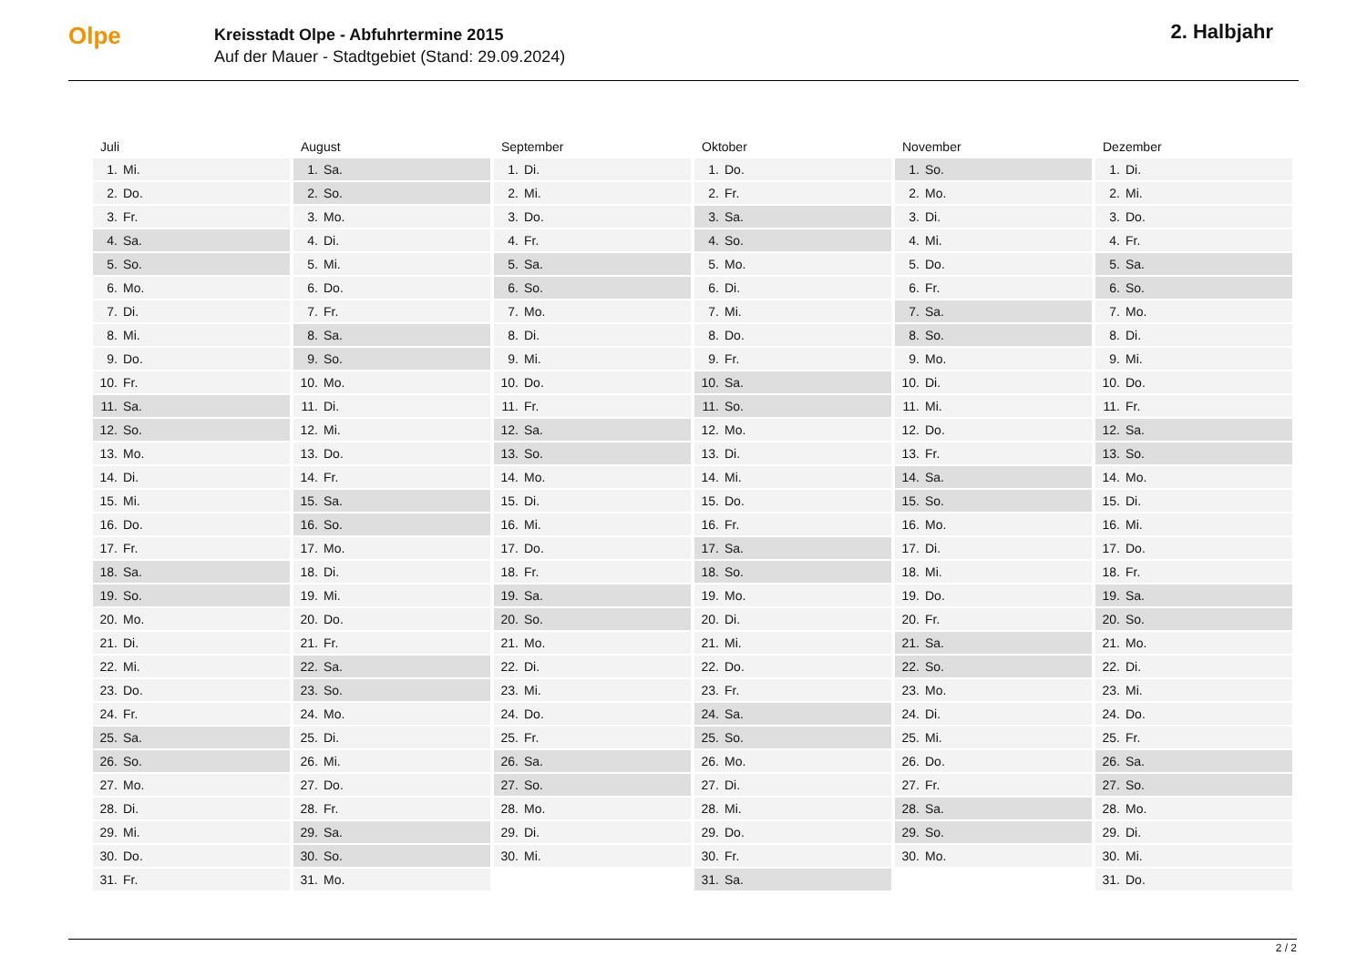Olpe
Kreisstadt Olpe - Abfuhrtermine 2015
Auf der Mauer - Stadtgebiet (Stand: 29.09.2024)
2. Halbjahr
Juli
| 1. | Mi. |
| 2. | Do. |
| 3. | Fr. |
| 4. | Sa. |
| 5. | So. |
| 6. | Mo. |
| 7. | Di. |
| 8. | Mi. |
| 9. | Do. |
| 10. | Fr. |
| 11. | Sa. |
| 12. | So. |
| 13. | Mo. |
| 14. | Di. |
| 15. | Mi. |
| 16. | Do. |
| 17. | Fr. |
| 18. | Sa. |
| 19. | So. |
| 20. | Mo. |
| 21. | Di. |
| 22. | Mi. |
| 23. | Do. |
| 24. | Fr. |
| 25. | Sa. |
| 26. | So. |
| 27. | Mo. |
| 28. | Di. |
| 29. | Mi. |
| 30. | Do. |
| 31. | Fr. |
August
| 1. | Sa. |
| 2. | So. |
| 3. | Mo. |
| 4. | Di. |
| 5. | Mi. |
| 6. | Do. |
| 7. | Fr. |
| 8. | Sa. |
| 9. | So. |
| 10. | Mo. |
| 11. | Di. |
| 12. | Mi. |
| 13. | Do. |
| 14. | Fr. |
| 15. | Sa. |
| 16. | So. |
| 17. | Mo. |
| 18. | Di. |
| 19. | Mi. |
| 20. | Do. |
| 21. | Fr. |
| 22. | Sa. |
| 23. | So. |
| 24. | Mo. |
| 25. | Di. |
| 26. | Mi. |
| 27. | Do. |
| 28. | Fr. |
| 29. | Sa. |
| 30. | So. |
| 31. | Mo. |
September
| 1. | Di. |
| 2. | Mi. |
| 3. | Do. |
| 4. | Fr. |
| 5. | Sa. |
| 6. | So. |
| 7. | Mo. |
| 8. | Di. |
| 9. | Mi. |
| 10. | Do. |
| 11. | Fr. |
| 12. | Sa. |
| 13. | So. |
| 14. | Mo. |
| 15. | Di. |
| 16. | Mi. |
| 17. | Do. |
| 18. | Fr. |
| 19. | Sa. |
| 20. | So. |
| 21. | Mo. |
| 22. | Di. |
| 23. | Mi. |
| 24. | Do. |
| 25. | Fr. |
| 26. | Sa. |
| 27. | So. |
| 28. | Mo. |
| 29. | Di. |
| 30. | Mi. |
Oktober
| 1. | Do. |
| 2. | Fr. |
| 3. | Sa. |
| 4. | So. |
| 5. | Mo. |
| 6. | Di. |
| 7. | Mi. |
| 8. | Do. |
| 9. | Fr. |
| 10. | Sa. |
| 11. | So. |
| 12. | Mo. |
| 13. | Di. |
| 14. | Mi. |
| 15. | Do. |
| 16. | Fr. |
| 17. | Sa. |
| 18. | So. |
| 19. | Mo. |
| 20. | Di. |
| 21. | Mi. |
| 22. | Do. |
| 23. | Fr. |
| 24. | Sa. |
| 25. | So. |
| 26. | Mo. |
| 27. | Di. |
| 28. | Mi. |
| 29. | Do. |
| 30. | Fr. |
| 31. | Sa. |
November
| 1. | So. |
| 2. | Mo. |
| 3. | Di. |
| 4. | Mi. |
| 5. | Do. |
| 6. | Fr. |
| 7. | Sa. |
| 8. | So. |
| 9. | Mo. |
| 10. | Di. |
| 11. | Mi. |
| 12. | Do. |
| 13. | Fr. |
| 14. | Sa. |
| 15. | So. |
| 16. | Mo. |
| 17. | Di. |
| 18. | Mi. |
| 19. | Do. |
| 20. | Fr. |
| 21. | Sa. |
| 22. | So. |
| 23. | Mo. |
| 24. | Di. |
| 25. | Mi. |
| 26. | Do. |
| 27. | Fr. |
| 28. | Sa. |
| 29. | So. |
| 30. | Mo. |
Dezember
| 1. | Di. |
| 2. | Mi. |
| 3. | Do. |
| 4. | Fr. |
| 5. | Sa. |
| 6. | So. |
| 7. | Mo. |
| 8. | Di. |
| 9. | Mi. |
| 10. | Do. |
| 11. | Fr. |
| 12. | Sa. |
| 13. | So. |
| 14. | Mo. |
| 15. | Di. |
| 16. | Mi. |
| 17. | Do. |
| 18. | Fr. |
| 19. | Sa. |
| 20. | So. |
| 21. | Mo. |
| 22. | Di. |
| 23. | Mi. |
| 24. | Do. |
| 25. | Fr. |
| 26. | Sa. |
| 27. | So. |
| 28. | Mo. |
| 29. | Di. |
| 30. | Mi. |
| 31. | Do. |
2 / 2